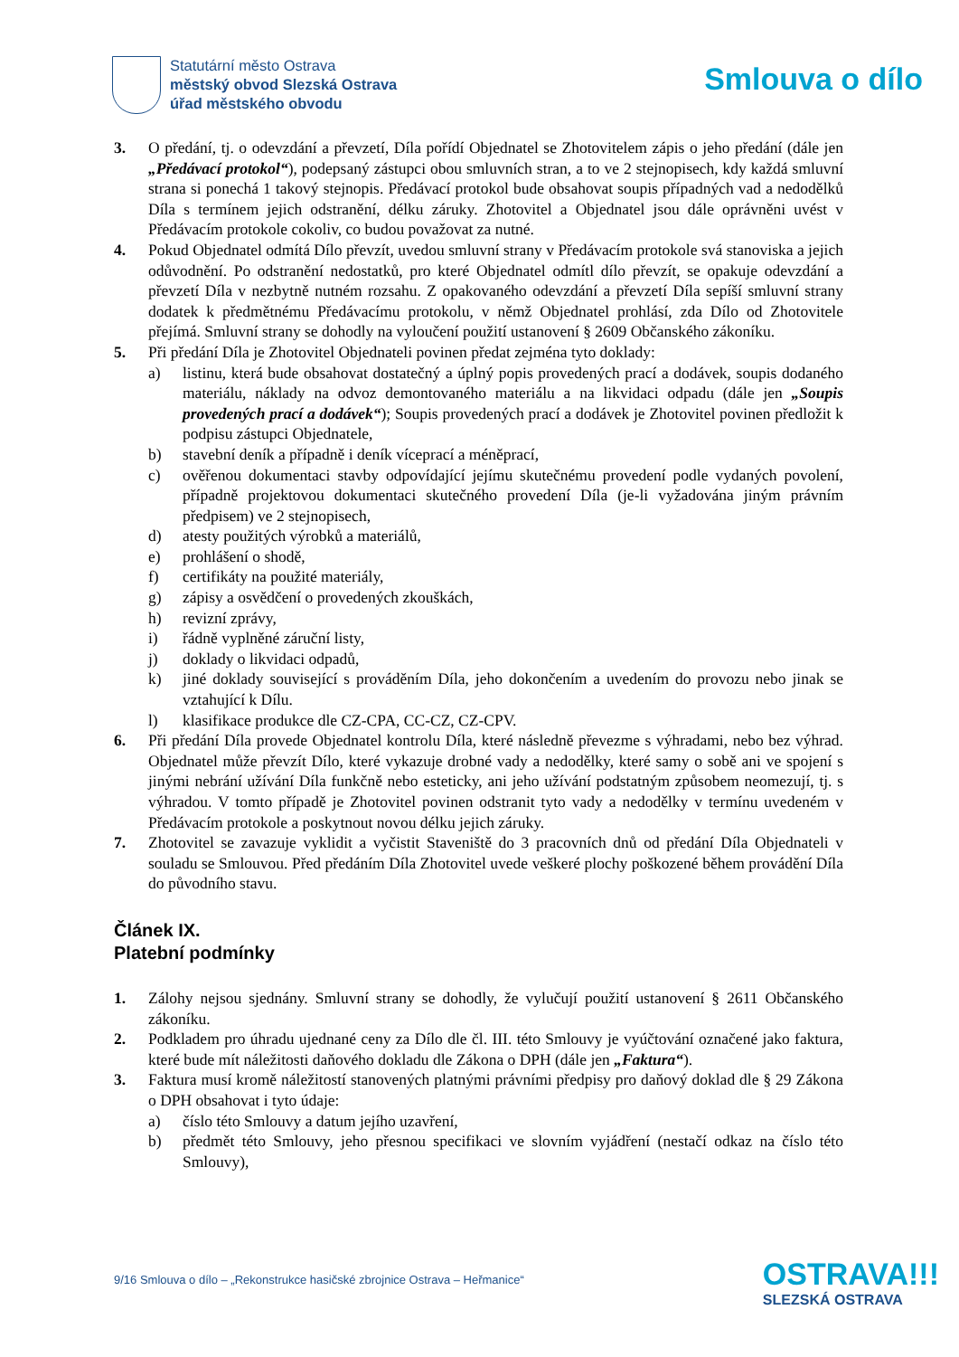Statutární město Ostrava
městský obvod Slezská Ostrava
úřad městského obvodu
Smlouva o dílo
3. O předání, tj. o odevzdání a převzetí, Díla pořídí Objednatel se Zhotovitelem zápis o jeho předání (dále jen „Předávací protokol“), podepsaný zástupci obou smluvních stran, a to ve 2 stejnopisech, kdy každá smluvní strana si ponechá 1 takový stejnopis. Předávací protokol bude obsahovat soupis případných vad a nedodělků Díla s termínem jejich odstranění, délku záruky. Zhotovitel a Objednatel jsou dále oprávněni uvést v Předávacím protokole cokoliv, co budou považovat za nutné.
4. Pokud Objednatel odmítá Dílo převzít, uvedou smluvní strany v Předávacím protokole svá stanoviska a jejich odůvodnění. Po odstranění nedostatků, pro které Objednatel odmítl dílo převzít, se opakuje odevzdání a převzetí Díla v nezbytně nutném rozsahu. Z opakovaného odevzdání a převzetí Díla sepíší smluvní strany dodatek k předmětnému Předávacímu protokolu, v němž Objednatel prohlásí, zda Dílo od Zhotovitele přejímá. Smluvní strany se dohodly na vyloučení použití ustanovení § 2609 Občanského zákoníku.
5. Při předání Díla je Zhotovitel Objednateli povinen předat zejména tyto doklady:
a) listinu, která bude obsahovat dostatečný a úplný popis provedených prací a dodávek, soupis dodaného materiálu, náklady na odvoz demontovaného materiálu a na likvidaci odpadu (dále jen „Soupis provedených prací a dodávek“); Soupis provedených prací a dodávek je Zhotovitel povinen předložit k podpisu zástupci Objednatele,
b) stavební deník a případně i deník víceprací a méněprací,
c) ověřenou dokumentaci stavby odpovídající jejímu skutečnému provedení podle vydaných povolení, případně projektovou dokumentaci skutečného provedení Díla (je-li vyžadována jiným právním předpisem) ve 2 stejnopisech,
d) atesty použitých výrobků a materiálů,
e) prohlášení o shodě,
f) certifikáty na použité materiály,
g) zápisy a osvědčení o provedených zkouškách,
h) revizní zprávy,
i) řádně vyplněné záruční listy,
j) doklady o likvidaci odpadů,
k) jiné doklady související s prováděním Díla, jeho dokončením a uvedením do provozu nebo jinak se vztahující k Dílu.
l) klasifikace produkce dle CZ-CPA, CC-CZ, CZ-CPV.
6. Při předání Díla provede Objednatel kontrolu Díla, které následně převezme s výhradami, nebo bez výhrad. Objednatel může převzít Dílo, které vykazuje drobné vady a nedodělky, které samy o sobě ani ve spojení s jinými nebrání užívání Díla funkčně nebo esteticky, ani jeho užívání podstatným způsobem neomezují, tj. s výhradou. V tomto případě je Zhotovitel povinen odstranit tyto vady a nedodělky v termínu uvedeném v Předávacím protokole a poskytnout novou délku jejich záruky.
7. Zhotovitel se zavazuje vyklidit a vyčistit Staveniště do 3 pracovních dnů od předání Díla Objednateli v souladu se Smlouvou. Před předáním Díla Zhotovitel uvede veškeré plochy poškozené během provádění Díla do původního stavu.
Článek IX.
Platební podmínky
1. Zálohy nejsou sjednány. Smluvní strany se dohodly, že vylučují použití ustanovení § 2611 Občanského zákoníku.
2. Podkladem pro úhradu ujednané ceny za Dílo dle čl. III. této Smlouvy je vyúčtování označené jako faktura, které bude mít náležitosti daňového dokladu dle Zákona o DPH (dále jen „Faktura“).
3. Faktura musí kromě náležitostí stanovených platnými právními předpisy pro daňový doklad dle § 29 Zákona o DPH obsahovat i tyto údaje:
a) číslo této Smlouvy a datum jejího uzavření,
b) předmět této Smlouvy, jeho přesnou specifikaci ve slovním vyjádření (nestačí odkaz na číslo této Smlouvy),
9/16 Smlouva o dílo – „Rekonstrukce hasičské zbrojnice Ostrava – Heřmanice“
OSTRAVA!!!
SLEZSKÁ OSTRAVA